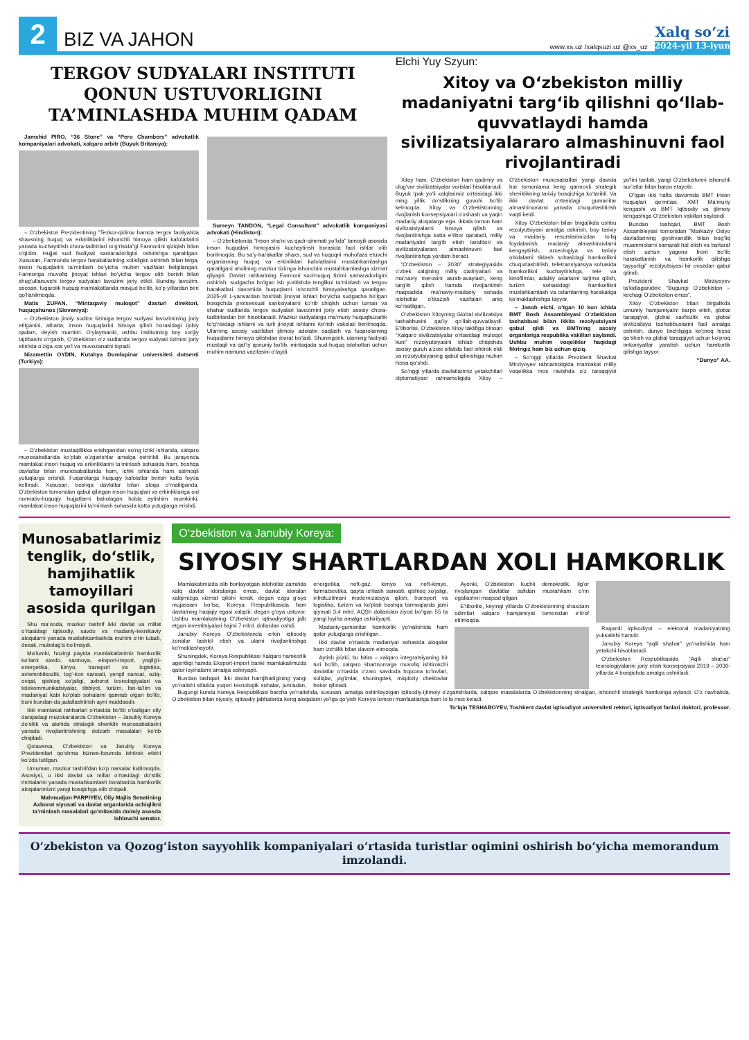2
BIZ VA JAHON
www.xs.uz /xalqsuzi.uz @xs_uz
Xalq so‘zi
2024-yil 13-iyun
TERGOV SUDYALARI INSTITUTI QONUN USTUVORLIGINI TA’MINLASHDA MUHIM QADAM
Jamshid PIRO, “36 Stone” va “Pero Chambers” advokatlik kompaniyalari advokati, xalqaro arbitr (Buyuk Britaniya):
– O‘zbekiston Prezidentining “Tezkor-qidiruv hamda tergov faoliyatida shaxsning huquq va erkinliklarini ishonchli himoya qilish kafolatlarini yanada kuchaytirish chora-tadbirlari to‘g‘risida”gi Farmonini qiziqish bilan o‘qidim. Hujjat sud faoliyati samaradorligini oshirishga qaratilgan. Xususan, Farmonda tergov harakatlarining xolisligini oshirish bilan birga, inson huquqlarini ta’minlash bo‘yicha muhim vazifalar belgilangan. Farmonga muvofiq jinoyat ishlari bo‘yicha tergov olib borish bilan shug‘ullanuvchi tergov sudyalari lavozimi joriy etildi. Bunday lavozim, asosan, fuqarolik huquqi mamlakatlarida mavjud bo‘lib, ko‘p yillardan beri qo‘llanilmoqda.
Matis ZUPAN, “Mintaqaviy muloqot” dasturi direktori, huquqshunos (Sloveniya):
– O‘zbekiston jinoiy sudlov tizimiga tergov sudyasi lavozimining joriy etilganini, albatta, inson huquqlarini himoya qilish borasidagi ijobiy qadam, deyish mumkin. O‘ylaymanki, ushbu institutning boy xorijiy tajribasini o‘rganib, O‘zbekiston o‘z sudlarida tergov sudyasi tizimini joriy etishda o‘ziga xos yo‘l va muvozanatni topadi.
Nizamettin OYDIN, Kutahya Dumlupinar universiteti dotsenti (Turkiya):
– O‘zbekiston mustaqillikka erishganidan so‘ng ichki ishlarida, xalqaro munosabatlarida ko‘plab o‘zgarishlar amalga oshirildi. Bu jarayonda mamlakat inson huquq va erkinliklarini ta’minlash sohasida ham, boshqa davlatlar bilan munosabatlarida ham, ichki ishlarida ham salmoqli yutuqlarga erishdi. Fuqarolarga huquqiy kafolatlar berish katta foyda keltiradi. Xususan, boshqa davlatlar bilan aloqa o‘rnatilganda. O‘zbekiston tomonidan qabul qilingan inson huquqlari va erkinliklariga oid normativ-huquqiy hujjatlarni baholagan holda aytishim mumkinki, mamlakat inson huquqlarini ta’minlash sohasida katta yutuqlarga erishdi.
Sumeyn TANDON, “Legal Consultant” advokatlik kompaniyasi advokati (Hindiston):
– O‘zbekistonda “Inson sha’ni va qadr-qimmati yo‘lida” tamoyili asosida inson huquqlari himoyasini kuchaytirish borasida faol ishlar olib borilmoqda. Bu sa’y-harakatlar shaxs, sud va huquqni muhofaza etuvchi organlarning huquq va erkinliklari kafolatlarini mustahkamlashga qaratilgani aholining mazkur tizimga ishonchini mustahkamlashga xizmat qilyapti. Davlat rahbarining Farmoni sud-huquq tizimi samaradorligini oshirish, sudgacha bo‘lgan ish yuritishda tenglikni ta’minlash va tergov harakatlari davomida huquqlarni ishonchli himoyalashga qaratilgan. 2025-yil 1-yanvardan boshlab jinoyat ishlari bo‘yicha sudgacha bo‘lgan bosqichda protsessual sanksiyalarni ko‘rib chiqish uchun tuman va shahar sudlarida tergov sudyalari lavozimini joriy etish asosiy chora-tadbirlardan biri hisoblanadi. Mazkur sudyalarga ma’muriy huquqbuzarlik to‘g‘risidagi ishlarni va turli jinoyat ishlarini ko‘rish vakolati berilmoqda. Ularning asosiy vazifalari ijtimoiy adolatni saqlash va fuqarolarning huquqlarini himoya qilishdan iborat bo‘ladi. Shuningdek, ularning faoliyati mustaqil va qat’iy qonuniy bo‘lib, mintaqada sud-huquq islohotlari uchun muhim namuna vazifasini o‘taydi.
Elchi Yuy Szyun:
Xitoy va O‘zbekiston milliy madaniyatni targ‘ib qilishni qo‘llab-quvvatlaydi hamda sivilizatsiyalararo almashinuvni faol rivojlantiradi
Xitoy ham, O‘zbekiston ham qadimiy va ulug‘vor sivilizatsiyalar vorislari hisoblanadi. Buyuk Ipak yo‘li xalqlarimiz o‘rtasidagi ikki ming yillik do‘stlikning guvohi bo‘lib kelmoqda. Xitoy va O‘zbekistonning rivojlanish konsepsiyalari o‘xshash va yaqin madaniy aloqalarga ega. Ikkala tomon ham sivilizatsiyalarni himoya qilish va rivojlantirishga katta e’tibor qaratadi, milliy madaniyatni targ‘ib etish tarafdori va sivilizatsiyalararo almashinuvni faol rivojlantirishga yordam beradi.
“O‘zbekiston – 2030” strategiyasida o‘zbek xalqining milliy qadriyatlari va ma’naviy merosini asrab-avaylash, keng targ‘ib qilish hamda rivojlantirish maqsadida ma’naviy-madaniy sohada islohotlar o‘tkazish vazifalari aniq ko‘rsatilgan.
O‘zbekiston Xitoyning Global sivilizatsiya tashabbusini qat’iy qo‘llab-quvvatlaydi. E’tiborlisi, O‘zbekiston Xitoy taklifiga binoan “Xalqaro sivilizatsiyalar o‘rtasidagi muloqot kuni” rezolyutsiyasini ishlab chiqishda asosiy guruh a’zosi sifatida faol ishtirok etdi va rezolyutsiyaning qabul qilinishiga muhim hissa qo‘shdi.
So‘nggi yillarda davlatlarimiz yetakchilari diplomatiyasi rahnamoligida Xitoy – O‘zbekiston munosabatlari yangi davrda har tomonlama keng qamrovli strategik sheriklikning tarixiy bosqichiga ko‘tarildi. Va ikki davlat o‘rtasidagi gumanitar almashinuvlarni yanada chuqurlashtirish vaqti keldi.
Xitoy O‘zbekiston bilan birgalikda ushbu rezolyutsiyani amalga oshirish, boy tarixiy va madaniy resurslarimizdan to‘liq foydalanish, madaniy almashinuvlarni kengaytirish, arxeologiya va tarixiy obidalarni tiklash sohasidagi hamkorlikni chuqurlashtirish, teletranslyatsiya sohasida hamkorlikni kuchaytirishga, tele va kinofilmlar, adabiy asarlarni tarjima qilish, turizm sohasidagi hamkorlikni mustahkamlash va odamlarning harakatiga ko‘maklashishga tayyor.
– Janob elchi, o‘tgan 10 kun ichida BMT Bosh Assambleyasi O‘zbekiston tashabbusi bilan ikkita rezolyutsiyani qabul qildi va BMTning asosiy organlariga respublika vakillari saylandi. Ushbu muhim voqeliklar haqidagi fikringiz ham biz uchun qiziq.
– So‘nggi yillarda Prezident Shavkat Mirziyoyev rahnamoligida mamlakat milliy voqelikka mos ravishda o‘z taraqqiyot yo‘lini tanlab, yangi O‘zbekistonni ishonchli sur’atlar bilan barpo etayotir.
O‘tgan ikki hafta davomida BMT Inson huquqlari qo‘mitasi, XMT Ma’muriy kengashi va BMT Iqtisodiy va ijtimoiy kengashiga O‘zbekiston vakillari saylandi.
Bundan tashqari, BMT Bosh Assambleyasi tomonidan “Markaziy Osiyo davlatlarining giyohvandlik bilan bog‘liq muammolarni samarali hal etish va bartaraf etish uchun yagona front bo‘lib harakatlanish va hamkorlik qilishga tayyorligi” rezolyutsiyasi bir ovozdan qabul qilindi.
Prezident Shavkat Mirziyoyev ta’kidlaganidek: “Bugungi O‘zbekiston – kechagi O‘zbekiston emas”.
Xitoy O‘zbekiston bilan birgalikda umumiy hamjamiyatni barpo etish, global taraqqiyot, global xavfsizlik va global sivilizatsiya tashabbuslarini faol amalga oshirish, dunyo tinchligiga ko‘proq hissa qo‘shish va global taraqqiyot uchun ko‘proq imkoniyatlar yaratish uchun hamkorlik qilishga tayyor.
“Dunyo” AA.
Munosabatlarimiz tenglik, do‘stlik, hamjihatlik tamoyillari asosida qurilgan
Shu ma’noda, mazkur tashrif ikki davlat va millat o‘rtasidagi iqtisodiy, savdo va madaniy-texnikaviy aloqalarni yanada mustahkamlashda muhim o‘rin tutadi, desak, mubolag‘a bo‘lmaydi.
Ma’lumki, hozirgi paytda mamlakatlarimiz hamkorlik ko‘lami savdo, sarmoya, eksport-import, yoqilg‘i-energetika, kimyo, transport va logistika, avtomobilsozlik, tog‘-kon sanoati, yengil sanoat, oziq-ovqat, qishloq xo‘jaligi, axborot texnologiyalari va telekommunikatsiyalar, tibbiyot, turizm, fan-ta’lim va madaniyat kabi ko‘plab sohalarni qamrab olgan bo‘lib, buni bundan-da jadallashtirish ayni muddaodir.
Ikki mamlakat rahbarlari o‘rtasida bo‘lib o‘tadigan oliy darajadagi muzokaralarda O‘zbekiston – Janubiy Koreya do‘stlik va alohida strategik sheriklik munosabatlarini yanada rivojlantirishning dolzarb masalalari ko‘rib chiqiladi.
Qolaversa, O‘zbekiston va Janubiy Koreya Prezidentlari qo‘shma biznes-forumda ishtirok etishi ko‘zda tutilgan.
Umuman, mazkur tashrifdan ko‘p narsalar kutilmoqda. Asosiysi, u ikki davlat va millat o‘rtasidagi do‘stlik rishtalarini yanada mustahkamlash borabarida hamkorlik aloqalarimizni yangi bosqichga olib chiqadi.
Mahmudjon PARPIYEV, Oliy Majlis Senatining Axborot siyosati va davlat organlarida ochiqlikni ta’minlash masalalari qo‘mitasida doimiy asosda ishlovchi senator.
O‘zbekiston va Janubiy Koreya:
SIYOSIY SHARTLARDAN XOLI HAMKORLIK
Mamlakatimizda olib borilayotgan islohotlar zamirida xalq davlat idoralariga emas, davlat idoralari xalqimizga xizmat qilishi kerak, degan ezgu g‘oya mujassam bo‘lsa, Koreya Respublikasida ham davlatning haqiqiy egasi xalqdir, degan g‘oya ustuvor. Ushbu mamlakatning O‘zbekiston iqtisodiyotiga jalb etgan investitsiyalari hajmi 7 mlrd. dollardan oshdi.
Janubiy Koreya O‘zbekistonda erkin iqtisodiy zonalar tashkil etish va ularni rivojlantirishga ko‘maklashayotir.
Shuningdek, Koreya Respublikasi Xalqaro hamkorlik agentligi hamda Eksport-import banki mamlakatimizda qator loyihalarni amalga oshiryapti.
Bundan tashqari, ikki davlat hamjihatligining yangi yo‘nalishi sifatida yuqori texnologik sohalar, jumladan, energetika, neft-gaz, kimyo va neft-kimyo, farmatsevtika, qayta ishlash sanoati, qishloq xo‘jaligi, infratuzilmani modernizatsiya qilish, transport va logistika, turizm va ko‘plab boshqa tarmoqlarda jami qiymati 3,4 mlrd. AQSh dollaridan ziyod bo‘lgan 55 ta yangi loyiha amalga oshirilyapti.
Madaniy-gumanitar hamkorlik yo‘nalishida ham qator yutuqlarga erishilgan.
Ikki davlat o‘rtasida madaniyat sohasida aloqalar ham izchillik bilan davom etmoqda.
Aytish joizki, bu bitim – xalqaro integratsiyaning bir turi bo‘lib, xalqaro shartnomaga muvofiq ishtirokchi davlatlar o‘rtasida o‘zaro savdoda bojxona to‘lovlari, soliqlar, yig‘imlar, shuningdek, miqdoriy cheklovlar bekor qilinadi.
Ayonki, O‘zbekiston kuchli demokratik, ilg‘or rivojlangan davlatlar safidan mustahkam o‘rin egallashni maqsad qilgan.
E’tiborlisi, keyingi yillarda O‘zbekistonning shaxdam odimlari xalqaro hamjamiyat tomonidan e’tirof etilmoqda.
Raqamli iqtisodiyot – elektoral madaniyatning yuksalishi hamdir.
Janubiy Koreya “aqlli shahar” yo‘nalishida ham yetakchi hisoblanadi.
O‘zbekiston Respublikasida “Aqlli shahar” texnologiyalarini joriy etish konsepsiyasi 2019 – 2030-yillarda 4 bosqichda amalga oshiriladi.
Bugungi kunda Koreya Respublikasi barcha yo‘nalishda, xususan, amalga oshirilayotgan iqtisodiy-ijtimoiy o‘zgarishlarda, xalqaro masalalarda O‘zbekistonning sinalgan, ishonchli strategik hamkoriga aylandi. O‘z navbatida, O‘zbekiston bilan siyosiy, iqtisodiy jabhalarda keng aloqalarni yo‘lga qo‘yish Koreya tomoni manfaatlariga ham to‘la mos keladi.
To‘lqin TESHABOYEV, Toshkent davlat iqtisodiyot universiteti rektori, iqtisodiyot fanlari doktori, professor.
O‘zbekiston va Qozog‘iston sayyohlik kompaniyalari o‘rtasida turistlar oqimini oshirish bo‘yicha memorandum imzolandi.